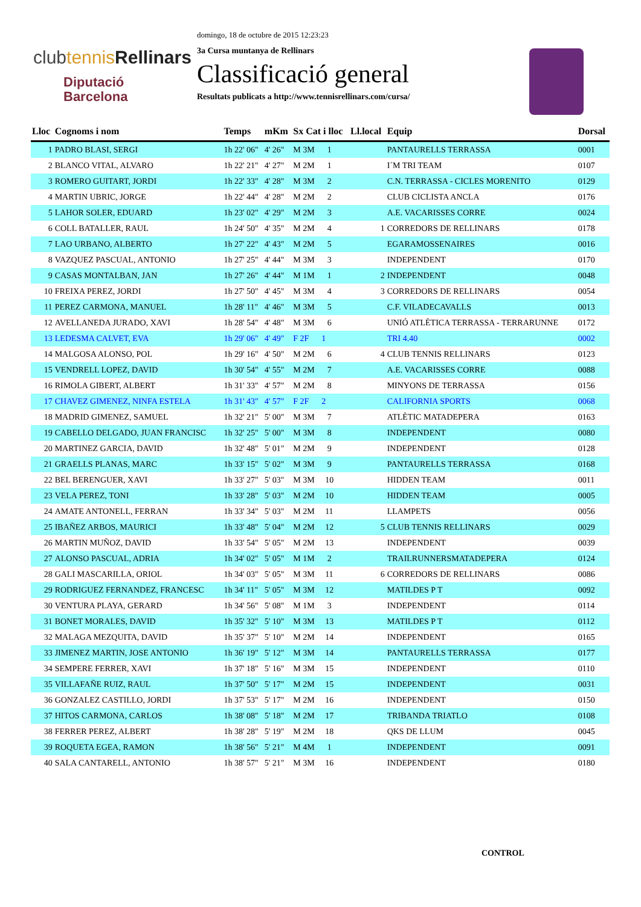clubtennis Rellinars
Diputació
Barcelona
domingo, 18 de octubre de 2015 12:23:23
3a Cursa muntanya de Rellinars
Classificació general
Resultats publicats a http://www.tennisrellinars.com/cursa/
| Lloc | Cognoms i nom | Temps | mKm | Sx Cat i lloc | Ll.local | Equip | Dorsal |
| --- | --- | --- | --- | --- | --- | --- | --- |
| 1 | PADRO BLASI, SERGI | 1h 22' 06" | 4' 26" | M 3M 1 | | PANTAURELLS TERRASSA | 0001 |
| 2 | BLANCO VITAL, ALVARO | 1h 22' 21" | 4' 27" | M 2M 1 | | I´M TRI TEAM | 0107 |
| 3 | ROMERO GUITART, JORDI | 1h 22' 33" | 4' 28" | M 3M 2 | | C.N. TERRASSA - CICLES MORENITO | 0129 |
| 4 | MARTIN UBRIC, JORGE | 1h 22' 44" | 4' 28" | M 2M 2 | | CLUB CICLISTA ANCLA | 0176 |
| 5 | LAHOR SOLER, EDUARD | 1h 23' 02" | 4' 29" | M 2M 3 | | A.E. VACARISSES CORRE | 0024 |
| 6 | COLL BATALLER, RAUL | 1h 24' 50" | 4' 35" | M 2M 4 | 1 | CORREDORS DE RELLINARS | 0178 |
| 7 | LAO URBANO, ALBERTO | 1h 27' 22" | 4' 43" | M 2M 5 | | EGARAMOSSENAIRES | 0016 |
| 8 | VAZQUEZ PASCUAL, ANTONIO | 1h 27' 25" | 4' 44" | M 3M 3 | | INDEPENDENT | 0170 |
| 9 | CASAS MONTALBAN, JAN | 1h 27' 26" | 4' 44" | M 1M 1 | 2 | INDEPENDENT | 0048 |
| 10 | FREIXA PEREZ, JORDI | 1h 27' 50" | 4' 45" | M 3M 4 | 3 | CORREDORS DE RELLINARS | 0054 |
| 11 | PEREZ CARMONA, MANUEL | 1h 28' 11" | 4' 46" | M 3M 5 | | C.F. VILADECAVALLS | 0013 |
| 12 | AVELLANEDA JURADO, XAVI | 1h 28' 54" | 4' 48" | M 3M 6 | | UNIÓ ATLÈTICA TERRASSA - TERRARUNNE | 0172 |
| 13 | LEDESMA CALVET, EVA | 1h 29' 06" | 4' 49" | F 2F 1 | | TRI 4.40 | 0002 |
| 14 | MALGOSA ALONSO, POL | 1h 29' 16" | 4' 50" | M 2M 6 | 4 | CLUB TENNIS RELLINARS | 0123 |
| 15 | VENDRELL LOPEZ, DAVID | 1h 30' 54" | 4' 55" | M 2M 7 | | A.E. VACARISSES CORRE | 0088 |
| 16 | RIMOLA GIBERT, ALBERT | 1h 31' 33" | 4' 57" | M 2M 8 | | MINYONS DE TERRASSA | 0156 |
| 17 | CHAVEZ GIMENEZ, NINFA ESTELA | 1h 31' 43" | 4' 57" | F 2F 2 | | CALIFORNIA SPORTS | 0068 |
| 18 | MADRID GIMENEZ, SAMUEL | 1h 32' 21" | 5' 00" | M 3M 7 | | ATLÈTIC MATADEPERA | 0163 |
| 19 | CABELLO DELGADO, JUAN FRANCISC | 1h 32' 25" | 5' 00" | M 3M 8 | | INDEPENDENT | 0080 |
| 20 | MARTINEZ GARCIA, DAVID | 1h 32' 48" | 5' 01" | M 2M 9 | | INDEPENDENT | 0128 |
| 21 | GRAELLS PLANAS, MARC | 1h 33' 15" | 5' 02" | M 3M 9 | | PANTAURELLS TERRASSA | 0168 |
| 22 | BEL BERENGUER, XAVI | 1h 33' 27" | 5' 03" | M 3M 10 | | HIDDEN TEAM | 0011 |
| 23 | VELA PEREZ, TONI | 1h 33' 28" | 5' 03" | M 2M 10 | | HIDDEN TEAM | 0005 |
| 24 | AMATE ANTONELL, FERRAN | 1h 33' 34" | 5' 03" | M 2M 11 | | LLAMPETS | 0056 |
| 25 | IBAÑEZ ARBOS, MAURICI | 1h 33' 48" | 5' 04" | M 2M 12 | 5 | CLUB TENNIS RELLINARS | 0029 |
| 26 | MARTIN MUÑOZ, DAVID | 1h 33' 54" | 5' 05" | M 2M 13 | | INDEPENDENT | 0039 |
| 27 | ALONSO PASCUAL, ADRIA | 1h 34' 02" | 5' 05" | M 1M 2 | | TRAILRUNNERSMATADEPERA | 0124 |
| 28 | GALI MASCARILLA, ORIOL | 1h 34' 03" | 5' 05" | M 3M 11 | 6 | CORREDORS DE RELLINARS | 0086 |
| 29 | RODRIGUEZ FERNANDEZ, FRANCESC | 1h 34' 11" | 5' 05" | M 3M 12 | | MATILDES P T | 0092 |
| 30 | VENTURA PLAYA, GERARD | 1h 34' 56" | 5' 08" | M 1M 3 | | INDEPENDENT | 0114 |
| 31 | BONET MORALES, DAVID | 1h 35' 32" | 5' 10" | M 3M 13 | | MATILDES P T | 0112 |
| 32 | MALAGA MEZQUITA, DAVID | 1h 35' 37" | 5' 10" | M 2M 14 | | INDEPENDENT | 0165 |
| 33 | JIMENEZ MARTIN, JOSE ANTONIO | 1h 36' 19" | 5' 12" | M 3M 14 | | PANTAURELLS TERRASSA | 0177 |
| 34 | SEMPERE FERRER, XAVI | 1h 37' 18" | 5' 16" | M 3M 15 | | INDEPENDENT | 0110 |
| 35 | VILLAFAÑE RUIZ, RAUL | 1h 37' 50" | 5' 17" | M 2M 15 | | INDEPENDENT | 0031 |
| 36 | GONZALEZ CASTILLO, JORDI | 1h 37' 53" | 5' 17" | M 2M 16 | | INDEPENDENT | 0150 |
| 37 | HITOS CARMONA, CARLOS | 1h 38' 08" | 5' 18" | M 2M 17 | | TRIBANDA TRIATLO | 0108 |
| 38 | FERRER PEREZ, ALBERT | 1h 38' 28" | 5' 19" | M 2M 18 | | QKS DE LLUM | 0045 |
| 39 | ROQUETA EGEA, RAMON | 1h 38' 56" | 5' 21" | M 4M 1 | | INDEPENDENT | 0091 |
| 40 | SALA CANTARELL, ANTONIO | 1h 38' 57" | 5' 21" | M 3M 16 | | INDEPENDENT | 0180 |
CONTROL